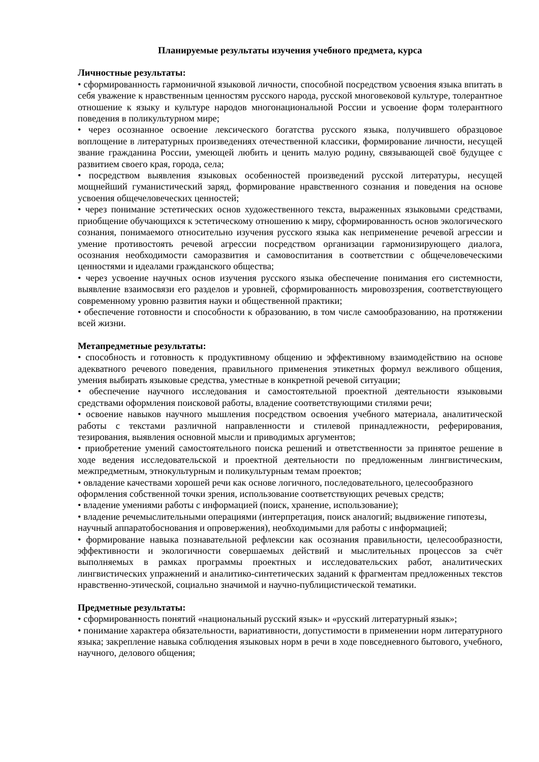Планируемые результаты изучения учебного предмета, курса
Личностные результаты:
• сформированность гармоничной языковой личности, способной посредством усвоения языка впитать в себя уважение к нравственным ценностям русского народа, русской многовековой культуре, толерантное отношение к языку и культуре народов многонациональной России и усвоение форм толерантного поведения в поликультурном мире;
• через осознанное освоение лексического богатства русского языка, получившего образцовое воплощение в литературных произведениях отечественной классики, формирование личности, несущей звание гражданина России, умеющей любить и ценить малую родину, связывающей своё будущее с развитием своего края, города, села;
• посредством выявления языковых особенностей произведений русской литературы, несущей мощнейший гуманистический заряд, формирование нравственного сознания и поведения на основе усвоения общечеловеческих ценностей;
• через понимание эстетических основ художественного текста, выраженных языковыми средствами, приобщение обучающихся к эстетическому отношению к миру, сформированность основ экологического сознания, понимаемого относительно изучения русского языка как неприменение речевой агрессии и умение противостоять речевой агрессии посредством организации гармонизирующего диалога, осознания необходимости саморазвития и самовоспитания в соответствии с общечеловеческими ценностями и идеалами гражданского общества;
• через усвоение научных основ изучения русского языка обеспечение понимания его системности, выявление взаимосвязи его разделов и уровней, сформированность мировоззрения, соответствующего современному уровню развития науки и общественной практики;
• обеспечение готовности и способности к образованию, в том числе самообразованию, на протяжении всей жизни.
Метапредметные результаты:
• способность и готовность к продуктивному общению и эффективному взаимодействию на основе адекватного речевого поведения, правильного применения этикетных формул вежливого общения, умения выбирать языковые средства, уместные в конкретной речевой ситуации;
• обеспечение научного исследования и самостоятельной проектной деятельности языковыми средствами оформления поисковой работы, владение соответствующими стилями речи;
• освоение навыков научного мышления посредством освоения учебного материала, аналитической работы с текстами различной направленности и стилевой принадлежности, реферирования, тезирования, выявления основной мысли и приводимых аргументов;
• приобретение умений самостоятельного поиска решений и ответственности за принятое решение в ходе ведения исследовательской и проектной деятельности по предложенным лингвистическим, межпредметным, этнокультурным и поликультурным темам проектов;
• овладение качествами хорошей речи как основе логичного, последовательного, целесообразного оформления собственной точки зрения, использование соответствующих речевых средств;
• владение умениями работы с информацией (поиск, хранение, использование);
• владение речемыслительными операциями (интерпретация, поиск аналогий; выдвижение гипотезы, научный аппаратобоснования и опровержения), необходимыми для работы с информацией;
• формирование навыка познавательной рефлексии как осознания правильности, целесообразности, эффективности и экологичности совершаемых действий и мыслительных процессов за счёт выполняемых в рамках программы проектных и исследовательских работ, аналитических лингвистических упражнений и аналитико-синтетических заданий к фрагментам предложенных текстов нравственно-этической, социально значимой и научно-публицистической тематики.
Предметные результаты:
• сформированность понятий «национальный русский язык» и «русский литературный язык»;
• понимание характера обязательности, вариативности, допустимости в применении норм литературного языка; закрепление навыка соблюдения языковых норм в речи в ходе повседневного бытового, учебного, научного, делового общения;